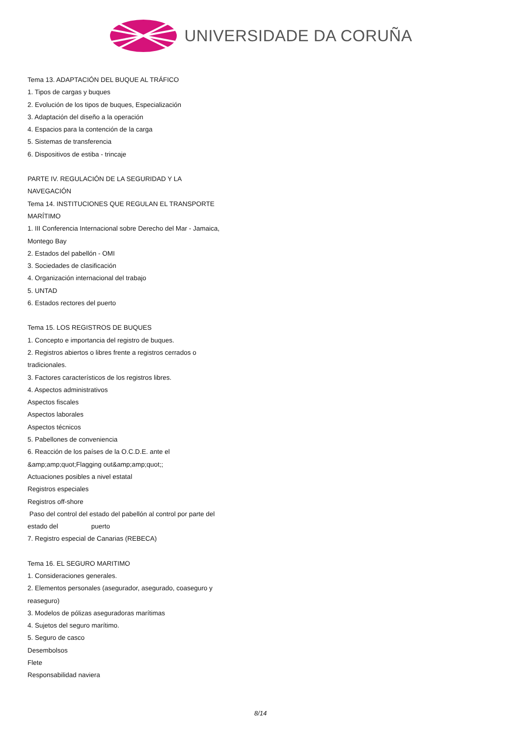UNIVERSIDADE DA CORUÑA
Tema 13. ADAPTACIÓN DEL BUQUE AL TRÁFICO
1. Tipos de cargas y buques
2. Evolución de los tipos de buques, Especialización
3. Adaptación del diseño a la operación
4. Espacios para la contención de la carga
5. Sistemas de transferencia
6. Dispositivos de estiba - trincaje
PARTE IV. REGULACIÓN DE LA SEGURIDAD Y LA NAVEGACIÓN
Tema 14. INSTITUCIONES QUE REGULAN EL TRANSPORTE MARÍTIMO
1. III Conferencia Internacional sobre Derecho del Mar - Jamaica, Montego Bay
2. Estados del pabellón - OMI
3. Sociedades de clasificación
4. Organización internacional del trabajo
5. UNTAD
6. Estados rectores del puerto
Tema 15. LOS REGISTROS DE BUQUES
1. Concepto e importancia del registro de buques.
2. Registros abiertos o libres frente a registros cerrados o tradicionales.
3. Factores característicos de los registros libres.
4. Aspectos administrativos
Aspectos fiscales
Aspectos laborales
Aspectos técnicos
5. Pabellones de conveniencia
6. Reacción de los países de la O.C.D.E. ante el &amp;amp;quot;Flagging out&amp;amp;quot;;
Actuaciones posibles a nivel estatal
Registros especiales
Registros off-shore
Paso del control del estado del pabellón al control por parte del estado del puerto
7. Registro especial de Canarias (REBECA)
Tema 16. EL SEGURO MARITIMO
1. Consideraciones generales.
2. Elementos personales (asegurador, asegurado, coaseguro y reaseguro)
3. Modelos de pólizas aseguradoras marítimas
4. Sujetos del seguro marítimo.
5. Seguro de casco
Desembolsos
Flete
Responsabilidad naviera
8/14